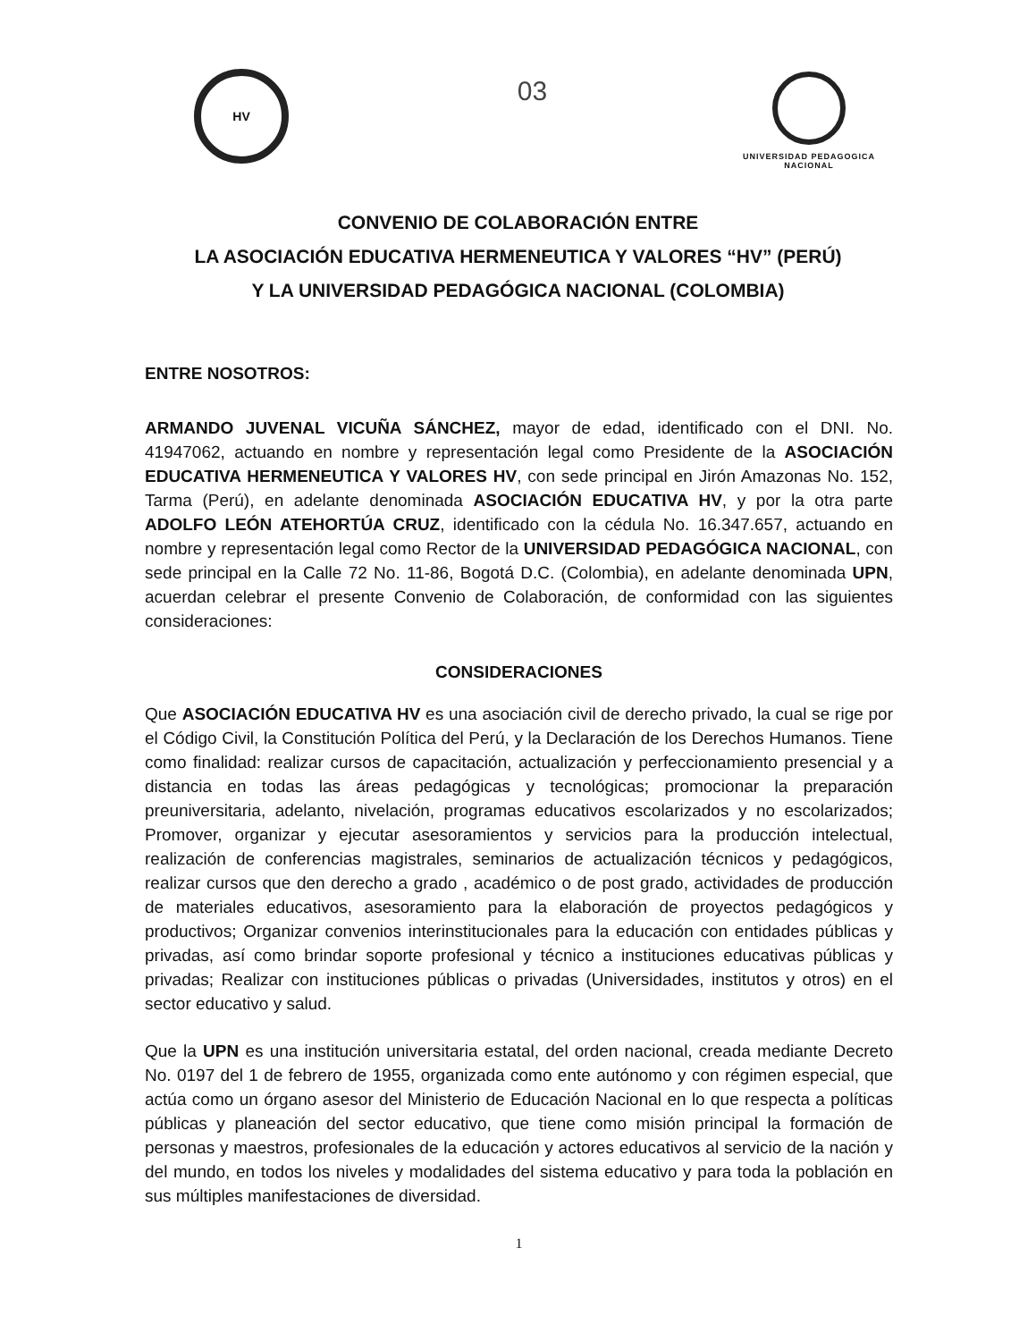HV
03
UNIVERSIDAD PEDAGOGICA
NACIONAL
CONVENIO DE COLABORACIÓN ENTRE
LA ASOCIACIÓN EDUCATIVA HERMENEUTICA Y VALORES “HV” (PERÚ)
Y LA UNIVERSIDAD PEDAGÓGICA NACIONAL (COLOMBIA)
ENTRE NOSOTROS:
ARMANDO JUVENAL VICUÑA SÁNCHEZ, mayor de edad, identificado con el DNI. No. 41947062, actuando en nombre y representación legal como Presidente de la ASOCIACIÓN EDUCATIVA HERMENEUTICA Y VALORES HV, con sede principal en Jirón Amazonas No. 152, Tarma (Perú), en adelante denominada ASOCIACIÓN EDUCATIVA HV, y por la otra parte ADOLFO LEÓN ATEHORTÚA CRUZ, identificado con la cédula No. 16.347.657, actuando en nombre y representación legal como Rector de la UNIVERSIDAD PEDAGÓGICA NACIONAL, con sede principal en la Calle 72 No. 11-86, Bogotá D.C. (Colombia), en adelante denominada UPN, acuerdan celebrar el presente Convenio de Colaboración, de conformidad con las siguientes consideraciones:
CONSIDERACIONES
Que ASOCIACIÓN EDUCATIVA HV es una asociación civil de derecho privado, la cual se rige por el Código Civil, la Constitución Política del Perú, y la Declaración de los Derechos Humanos. Tiene como finalidad: realizar cursos de capacitación, actualización y perfeccionamiento presencial y a distancia en todas las áreas pedagógicas y tecnológicas; promocionar la preparación preuniversitaria, adelanto, nivelación, programas educativos escolarizados y no escolarizados; Promover, organizar y ejecutar asesoramientos y servicios para la producción intelectual, realización de conferencias magistrales, seminarios de actualización técnicos y pedagógicos, realizar cursos que den derecho a grado , académico o de post grado, actividades de producción de materiales educativos, asesoramiento para la elaboración de proyectos pedagógicos y productivos; Organizar convenios interinstitucionales para la educación con entidades públicas y privadas, así como brindar soporte profesional y técnico a instituciones educativas públicas y privadas; Realizar con instituciones públicas o privadas (Universidades, institutos y otros) en el sector educativo y salud.
Que la UPN es una institución universitaria estatal, del orden nacional, creada mediante Decreto No. 0197 del 1 de febrero de 1955, organizada como ente autónomo y con régimen especial, que actúa como un órgano asesor del Ministerio de Educación Nacional en lo que respecta a políticas públicas y planeación del sector educativo, que tiene como misión principal la formación de personas y maestros, profesionales de la educación y actores educativos al servicio de la nación y del mundo, en todos los niveles y modalidades del sistema educativo y para toda la población en sus múltiples manifestaciones de diversidad.
1